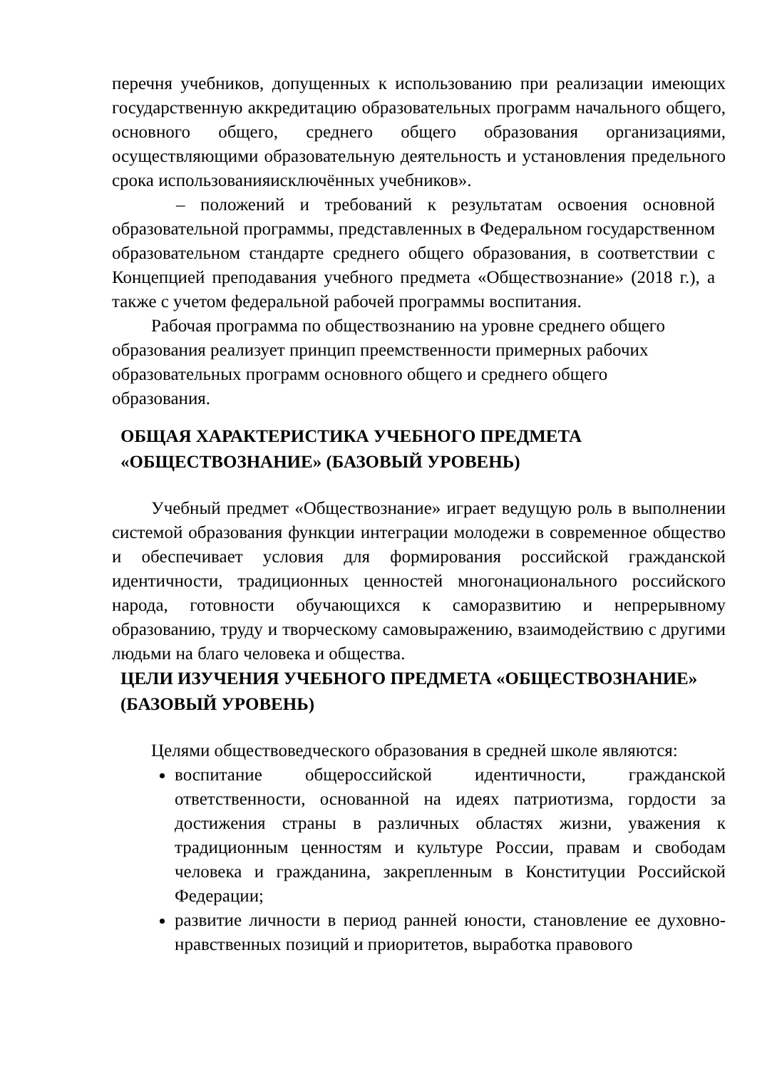перечня учебников, допущенных к использованию при реализации имеющих государственную аккредитацию образовательных программ начального общего, основного общего, среднего общего образования организациями, осуществляющими образовательную деятельность и установления предельного срока использованияисключённых учебников».
– положений и требований к результатам освоения основной образовательной программы, представленных в Федеральном государственном образовательном стандарте среднего общего образования, в соответствии с Концепцией преподавания учебного предмета «Обществознание» (2018 г.), а также с учетом федеральной рабочей программы воспитания.
Рабочая программа по обществознанию на уровне среднего общего образования реализует принцип преемственности примерных рабочих образовательных программ основного общего и среднего общего образования.
ОБЩАЯ ХАРАКТЕРИСТИКА УЧЕБНОГО ПРЕДМЕТА «ОБЩЕСТВОЗНАНИЕ» (БАЗОВЫЙ УРОВЕНЬ)
Учебный предмет «Обществознание» играет ведущую роль в выполнении системой образования функции интеграции молодежи в современное общество и обеспечивает условия для формирования российской гражданской идентичности, традиционных ценностей многонационального российского народа, готовности обучающихся к саморазвитию и непрерывному образованию, труду и творческому самовыражению, взаимодействию с другими людьми на благо человека и общества.
ЦЕЛИ ИЗУЧЕНИЯ УЧЕБНОГО ПРЕДМЕТА «ОБЩЕСТВОЗНАНИЕ» (БАЗОВЫЙ УРОВЕНЬ)
Целями обществоведческого образования в средней школе являются:
воспитание общероссийской идентичности, гражданской ответственности, основанной на идеях патриотизма, гордости за достижения страны в различных областях жизни, уважения к традиционным ценностям и культуре России, правам и свободам человека и гражданина, закрепленным в Конституции Российской Федерации;
развитие личности в период ранней юности, становление ее духовно-нравственных позиций и приоритетов, выработка правового